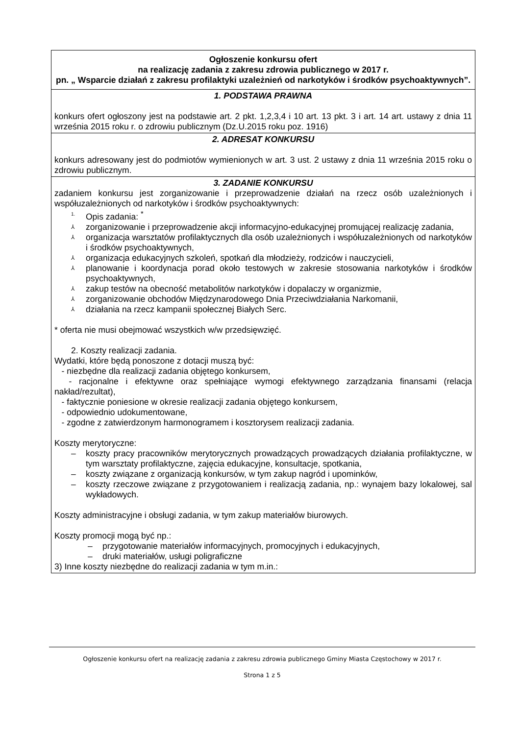| Ogłoszenie konkursu ofert na realizację zadania z zakresu zdrowia publicznego w 2017 r. pn. „ Wsparcie działań z zakresu profilaktyki uzależnień od narkotyków i środków psychoaktywnych”. |
| 1. PODSTAWA PRAWNA konkurs ofert ogłoszony jest na podstawie art. 2 pkt. 1,2,3,4 i 10 art. 13 pkt. 3 i art. 14 art. ustawy z dnia 11 września 2015 roku r. o zdrowiu publicznym (Dz.U.2015 roku poz. 1916) |
| 2. ADRESAT KONKURSU konkurs adresowany jest do podmiotów wymienionych w art. 3 ust. 2 ustawy z dnia 11 września 2015 roku o zdrowiu publicznym. |
| 3. ZADANIE KONKURSU zadaniem konkursu jest zorganizowanie i przeprowadzenie działań na rzecz osób uzależnionych i współuzależnionych od narkotyków i środków psychoaktywnych: <sup>1.</sup> Opis zadania: <sup>*</sup> ⅄ zorganizowanie i przeprowadzenie akcji informacyjno-edukacyjnej promującej realizację zadania, ⅄ organizacja warsztatów profilaktycznych dla osób uzależnionych i współuzależnionych od narkotyków i środków psychoaktywnych, ⅄ organizacja edukacyjnych szkoleń, spotkań dla młodzieży, rodziców i nauczycieli, ⅄ planowanie i koordynacja porad około testowych w zakresie stosowania narkotyków i środków psychoaktywnych, ⅄ zakup testów na obecność metabolitów narkotyków i dopalaczy w organizmie, ⅄ zorganizowanie obchodów Międzynarodowego Dnia Przeciwdziałania Narkomanii, ⅄ działania na rzecz kampanii społecznej Białych Serc. * oferta nie musi obejmować wszystkich w/w przedsięwzięć. 2. Koszty realizacji zadania. Wydatki, które będą ponoszone z dotacji muszą być: - niezbędne dla realizacji zadania objętego konkursem, - racjonalne i efektywne oraz spełniające wymogi efektywnego zarządzania finansami (relacja nakład/rezultat), - faktycznie poniesione w okresie realizacji zadania objętego konkursem, - odpowiednio udokumentowane, - zgodne z zatwierdzonym harmonogramem i kosztorysem realizacji zadania. Koszty merytoryczne: – koszty pracy pracowników merytorycznych prowadzących prowadzących działania profilaktyczne, w tym warsztaty profilaktyczne, zajęcia edukacyjne, konsultacje, spotkania, – koszty związane z organizacją konkursów, w tym zakup nagród i upominków, – koszty rzeczowe związane z przygotowaniem i realizacją zadania, np.: wynajem bazy lokalowej, sal wykładowych. Koszty administracyjne i obsługi zadania, w tym zakup materiałów biurowych. Koszty promocji mogą być np.: – przygotowanie materiałów informacyjnych, promocyjnych i edukacyjnych, – druki materiałów, usługi poligraficzne 3) Inne koszty niezbędne do realizacji zadania w tym m.in.: |
Ogłoszenie konkursu ofert na realizację zadania z zakresu zdrowia publicznego Gminy Miasta Częstochowy w 2017 r.
Strona 1 z 5